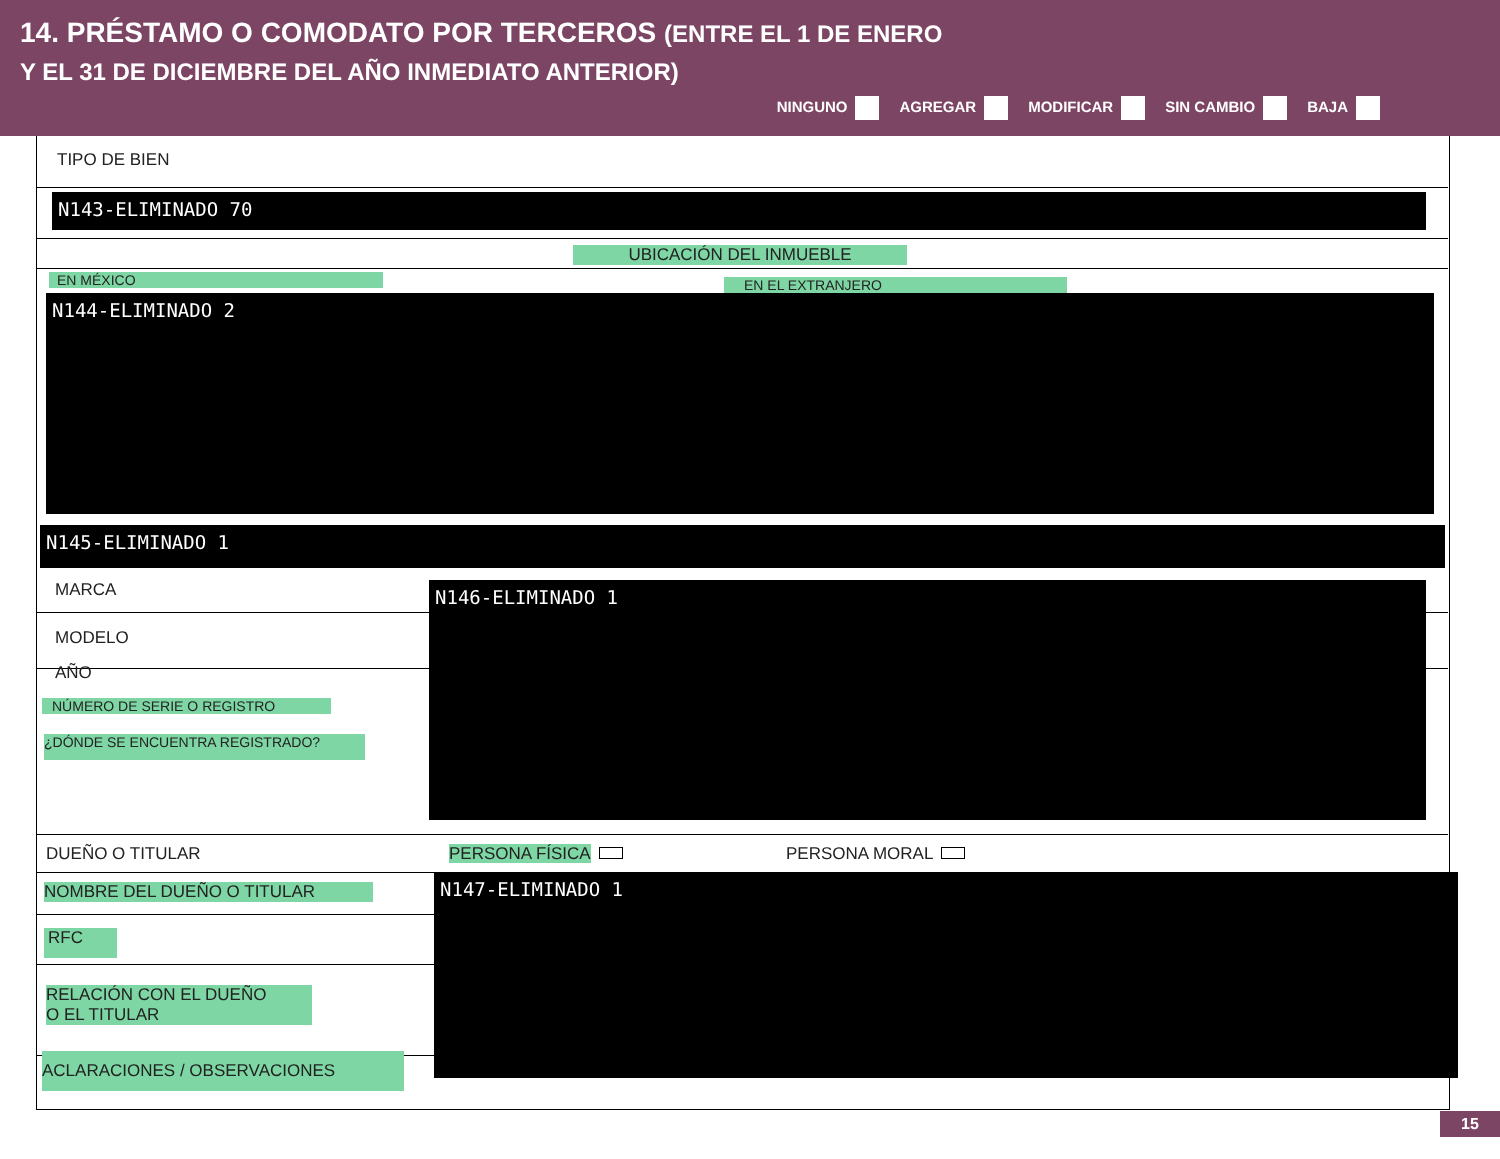14. PRÉSTAMO O COMODATO POR TERCEROS (ENTRE EL 1 DE ENERO
Y EL 31 DE DICIEMBRE DEL AÑO INMEDIATO ANTERIOR)
NINGUNO AGREGAR MODIFICAR SIN CAMBIO BAJA
TIPO DE BIEN
N143-ELIMINADO 70
UBICACIÓN DEL INMUEBLE
EN MÉXICO EN EL EXTRANJERO
N144-ELIMINADO 2
N145-ELIMINADO 1
MARCA
MODELO
AÑO
NÚMERO DE SERIE O REGISTRO
¿DÓNDE SE ENCUENTRA REGISTRADO?
N146-ELIMINADO 1
DUEÑO O TITULAR PERSONA FÍSICA PERSONA MORAL
NOMBRE DEL DUEÑO O TITULAR
RFC
RELACIÓN CON EL DUEÑO
O EL TITULAR
ACLARACIONES / OBSERVACIONES
N147-ELIMINADO 1
15